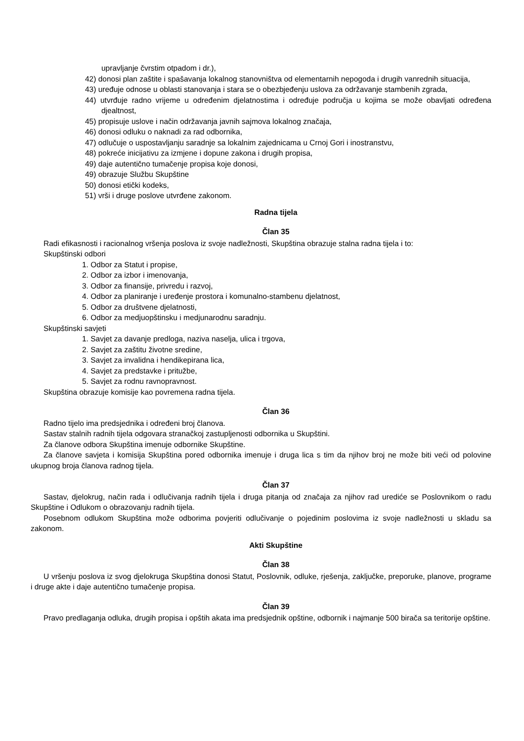upravljanje čvrstim otpadom i dr.),
42) donosi plan zaštite i spašavanja lokalnog stanovništva od elementarnih nepogoda i drugih vanrednih situacija,
43) uređuje odnose u oblasti stanovanja i stara se o obezbjeđenju uslova za održavanje stambenih zgrada,
44) utvrđuje radno vrijeme u određenim djelatnostima i određuje područja u kojima se može obavljati određena djealtnost,
45) propisuje uslove i način održavanja javnih sajmova lokalnog značaja,
46) donosi odluku o naknadi za rad odbornika,
47) odlučuje o uspostavljanju saradnje sa lokalnim zajednicama u Crnoj Gori i inostranstvu,
48) pokreće inicijativu za izmjene i dopune zakona i drugih propisa,
49) daje autentično tumačenje propisa koje donosi,
49) obrazuje Službu Skupštine
50) donosi etički kodeks,
51) vrši i druge poslove utvrđene zakonom.
Radna tijela
Član 35
Radi efikasnosti i racionalnog vršenja poslova iz svoje nadležnosti, Skupština obrazuje stalna radna tijela i to:
Skupštinski odbori
1. Odbor za Statut i propise,
2. Odbor za izbor i imenovanja,
3. Odbor za finansije, privredu i razvoj,
4. Odbor za planiranje i uređenje prostora i komunalno-stambenu djelatnost,
5. Odbor za društvene djelatnosti,
6. Odbor za medjuopštinsku i medjunarodnu saradnju.
Skupštinski savjeti
1. Savjet za davanje predloga, naziva naselja, ulica i trgova,
2. Savjet za zaštitu životne sredine,
3. Savjet za invalidna i hendikepirana lica,
4. Savjet za predstavke i pritužbe,
5. Savjet za rodnu ravnopravnost.
Skupština obrazuje komisije kao povremena radna tijela.
Član 36
Radno tijelo ima predsjednika i određeni broj članova.
Sastav stalnih radnih tijela odgovara stranačkoj zastupljenosti odbornika u Skupštini.
Za članove odbora Skupština imenuje odbornike Skupštine.
Za članove savjeta i komisija Skupština pored odbornika imenuje i druga lica s tim da njihov broj ne može biti veći od polovine ukupnog broja članova radnog tijela.
Član 37
Sastav, djelokrug, način rada i odlučivanja radnih tijela i druga pitanja od značaja za njihov rad urediće se Poslovnikom o radu Skupštine i Odlukom o obrazovanju radnih tijela.
Posebnom odlukom Skupština može odborima povjeriti odlučivanje o pojedinim poslovima iz svoje nadležnosti u skladu sa zakonom.
Akti Skupštine
Član 38
U vršenju poslova iz svog djelokruga Skupština donosi Statut, Poslovnik, odluke, rješenja, zaključke, preporuke, planove, programe i druge akte i daje autentično tumačenje propisa.
Član 39
Pravo predlaganja odluka, drugih propisa i opštih akata ima predsjednik opštine, odbornik i najmanje 500 birača sa teritorije opštine.